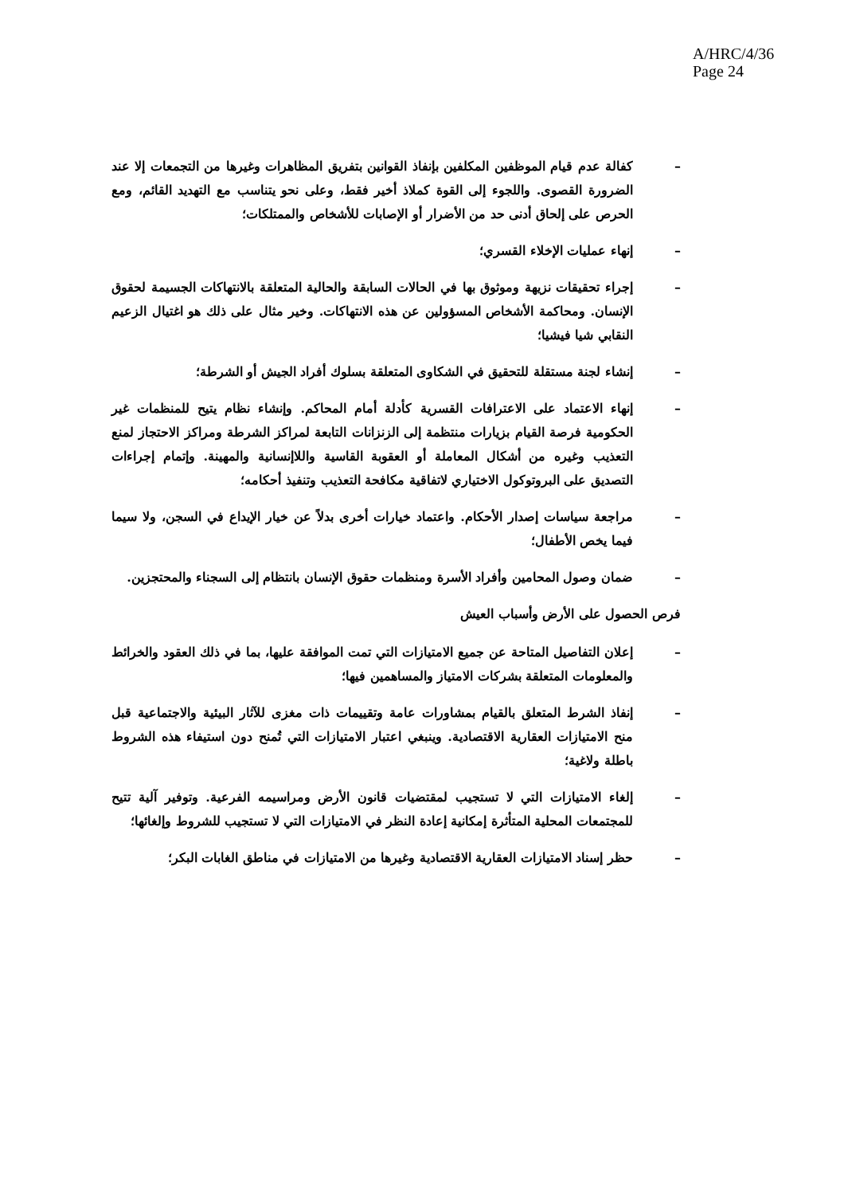A/HRC/4/36
Page 24
– كفالة عدم قيام الموظفين المكلفين بإنفاذ القوانين بتفريق المظاهرات وغيرها من التجمعات إلا عند الضرورة القصوى. واللجوء إلى القوة كملاذ أخير فقط، وعلى نحو يتناسب مع التهديد القائم، ومع الحرص على إلحاق أدنى حد من الأضرار أو الإصابات للأشخاص والممتلكات؛
– إنهاء عمليات الإخلاء القسري؛
– إجراء تحقيقات نزيهة وموثوق بها في الحالات السابقة والحالية المتعلقة بالانتهاكات الجسيمة لحقوق الإنسان. ومحاكمة الأشخاص المسؤولين عن هذه الانتهاكات. وخير مثال على ذلك هو اغتيال الزعيم النقابي شيا فيشيا؛
– إنشاء لجنة مستقلة للتحقيق في الشكاوى المتعلقة بسلوك أفراد الجيش أو الشرطة؛
– إنهاء الاعتماد على الاعترافات القسرية كأدلة أمام المحاكم. وإنشاء نظام يتيح للمنظمات غير الحكومية فرصة القيام بزيارات منتظمة إلى الزنزانات التابعة لمراكز الشرطة ومراكز الاحتجاز لمنع التعذيب وغيره من أشكال المعاملة أو العقوبة القاسية واللاإنسانية والمهينة. وإتمام إجراءات التصديق على البروتوكول الاختياري لاتفاقية مكافحة التعذيب وتنفيذ أحكامه؛
– مراجعة سياسات إصدار الأحكام. واعتماد خيارات أخرى بدلاً عن خيار الإيداع في السجن، ولا سيما فيما يخص الأطفال؛
– ضمان وصول المحامين وأفراد الأسرة ومنظمات حقوق الإنسان بانتظام إلى السجناء والمحتجزين.
فرص الحصول على الأرض وأسباب العيش
– إعلان التفاصيل المتاحة عن جميع الامتيازات التي تمت الموافقة عليها، بما في ذلك العقود والخرائط والمعلومات المتعلقة بشركات الامتياز والمساهمين فيها؛
– إنفاذ الشرط المتعلق بالقيام بمشاورات عامة وتقييمات ذات مغزى للآثار البيئية والاجتماعية قبل منح الامتيازات العقارية الاقتصادية. وينبغي اعتبار الامتيازات التي تُمنح دون استيفاء هذه الشروط باطلة ولاغية؛
– إلغاء الامتيازات التي لا تستجيب لمقتضيات قانون الأرض ومراسيمه الفرعية. وتوفير آلية تتيح للمجتمعات المحلية المتأثرة إمكانية إعادة النظر في الامتيازات التي لا تستجيب للشروط وإلغائها؛
– حظر إسناد الامتيازات العقارية الاقتصادية وغيرها من الامتيازات في مناطق الغابات البكر؛